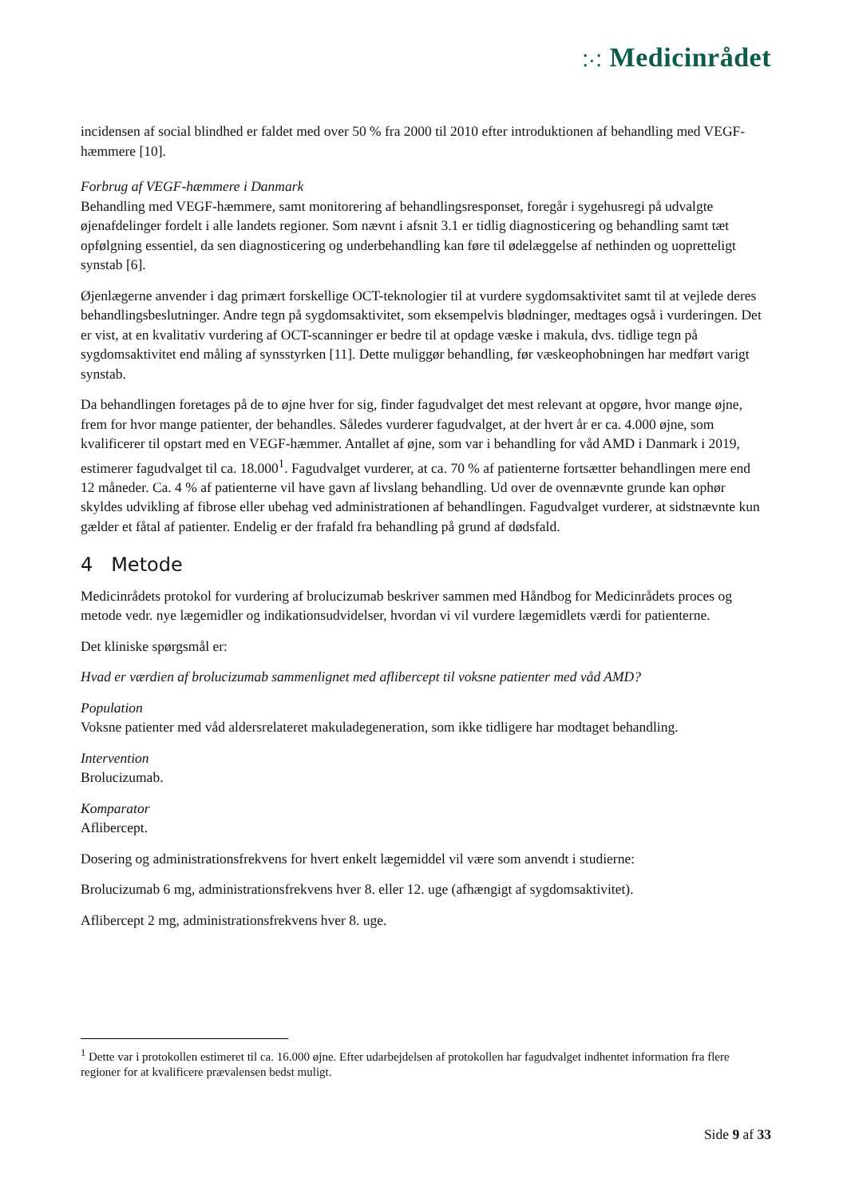⁚·⁚ Medicinrådet
incidensen af social blindhed er faldet med over 50 % fra 2000 til 2010 efter introduktionen af behandling med VEGF-hæmmere [10].
Forbrug af VEGF-hæmmere i Danmark
Behandling med VEGF-hæmmere, samt monitorering af behandlingsresponset, foregår i sygehusregi på udvalgte øjenafdelinger fordelt i alle landets regioner. Som nævnt i afsnit 3.1 er tidlig diagnosticering og behandling samt tæt opfølgning essentiel, da sen diagnosticering og underbehandling kan føre til ødelæggelse af nethinden og uopretteligt synstab [6].
Øjenlægerne anvender i dag primært forskellige OCT-teknologier til at vurdere sygdomsaktivitet samt til at vejlede deres behandlingsbeslutninger. Andre tegn på sygdomsaktivitet, som eksempelvis blødninger, medtages også i vurderingen. Det er vist, at en kvalitativ vurdering af OCT-scanninger er bedre til at opdage væske i makula, dvs. tidlige tegn på sygdomsaktivitet end måling af synsstyrken [11]. Dette muliggør behandling, før væskeophobningen har medført varigt synstab.
Da behandlingen foretages på de to øjne hver for sig, finder fagudvalget det mest relevant at opgøre, hvor mange øjne, frem for hvor mange patienter, der behandles. Således vurderer fagudvalget, at der hvert år er ca. 4.000 øjne, som kvalificerer til opstart med en VEGF-hæmmer. Antallet af øjne, som var i behandling for våd AMD i Danmark i 2019, estimerer fagudvalget til ca. 18.000<sup>1</sup>. Fagudvalget vurderer, at ca. 70 % af patienterne fortsætter behandlingen mere end 12 måneder. Ca. 4 % af patienterne vil have gavn af livslang behandling. Ud over de ovennævnte grunde kan ophør skyldes udvikling af fibrose eller ubehag ved administrationen af behandlingen. Fagudvalget vurderer, at sidstnævnte kun gælder et fåtal af patienter. Endelig er der frafald fra behandling på grund af dødsfald.
4 Metode
Medicinrådets protokol for vurdering af brolucizumab beskriver sammen med Håndbog for Medicinrådets proces og metode vedr. nye lægemidler og indikationsudvidelser, hvordan vi vil vurdere lægemidlets værdi for patienterne.
Det kliniske spørgsmål er:
Hvad er værdien af brolucizumab sammenlignet med aflibercept til voksne patienter med våd AMD?
Population
Voksne patienter med våd aldersrelateret makuladegeneration, som ikke tidligere har modtaget behandling.
Intervention
Brolucizumab.
Komparator
Aflibercept.
Dosering og administrationsfrekvens for hvert enkelt lægemiddel vil være som anvendt i studierne:
Brolucizumab 6 mg, administrationsfrekvens hver 8. eller 12. uge (afhængigt af sygdomsaktivitet).
Aflibercept 2 mg, administrationsfrekvens hver 8. uge.
<sup>1</sup> Dette var i protokollen estimeret til ca. 16.000 øjne. Efter udarbejdelsen af protokollen har fagudvalget indhentet information fra flere regioner for at kvalificere prævalensen bedst muligt.
Side 9 af 33